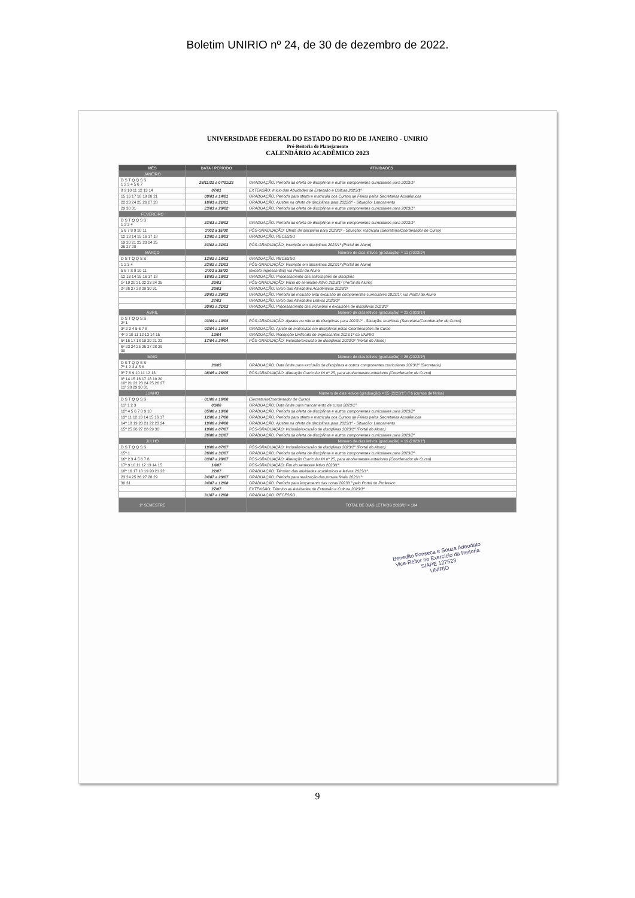Boletim UNIRIO nº 24, de 30 de dezembro de 2022.
UNIVERSIDADE FEDERAL DO ESTADO DO RIO DE JANEIRO - UNIRIO
Pró-Reitoria de Planejamento
CALENDÁRIO ACADÊMICO 2023
| MÊS | DATA / PERÍODO | ATIVIDADES |
| --- | --- | --- |
| JANEIRO | | |
| D S T Q Q S S 1 2 3 4 5 6 7 | 28/11/22 a 07/01/23 | GRADUAÇÃO: Período da oferta de disciplinas e outros componentes curriculares para 2023/1º |
| 8 9 10 11 12 13 14 | 07/01 | EXTENSÃO: Início das Atividades de Extensão e Cultura 2023/1º |
| 15 16 17 18 19 20 21 | 09/01 a 14/01 | GRADUAÇÃO: Período para oferta e matrícula nos Cursos de Férias pelas Secretarias Acadêmicas |
| 22 23 24 25 26 27 28 | 16/01 a 21/01 | GRADUAÇÃO: Ajustes na oferta de disciplinas para 2022/2º - Situação: Lançamento |
| 29 30 31 | 23/01 a 28/02 | GRADUAÇÃO: Período da oferta de disciplinas e outros componentes curriculares para 2023/1º |
| FEVEREIRO | | |
| D S T Q Q S S 1 2 3 4 | 23/01 a 28/02 | GRADUAÇÃO: Período da oferta de disciplinas e outros componentes curriculares para 2023/1º |
| 5 6 7 8 9 10 11 | 1º/02 a 15/02 | PÓS-GRADUAÇÃO: Oferta de disciplina para 2023/1º - Situação: matrícula (Secretaria/Coordenador de Curso) |
| 12 13 14 15 16 17 18 | 13/02 a 18/03 | GRADUAÇÃO: RECESSO |
| 19 20 21 22 23 24 25 26 27 28 | 23/02 a 31/03 | PÓS-GRADUAÇÃO: Inscrição em disciplinas 2023/1º (Portal do Aluno) |
| MARÇO | | Número de dias letivos (graduação) = 11 (2023/1º) |
| D S T Q Q S S | 13/02 a 18/03 | GRADUAÇÃO: RECESSO |
| 1 2 3 4 | 23/02 a 31/03 | PÓS-GRADUAÇÃO: Inscrição em disciplinas 2023/1º (Portal do Aluno) |
| 5 6 7 8 9 10 11 | 1º/03 a 15/03 | (exceto ingressantes) via Portal do Aluno |
| 12 13 14 15 16 17 18 | 16/03 a 18/03 | GRADUAÇÃO: Processamento das solicitações de disciplina |
| 1º 19 20 21 22 23 24 25 | 20/03 | PÓS-GRADUAÇÃO: Início do semestre letivo 2023/1º (Portal do Aluno) |
| 2º 26 27 28 29 30 31 | 20/03 | GRADUAÇÃO: Início das Atividades Acadêmicas 2023/1º |
| | 20/03 a 29/03 | GRADUAÇÃO: Período de inclusão e/ou exclusão de componentes curriculares 2023/1º, via Portal do Aluno |
| | 27/03 | GRADUAÇÃO: Início das Atividades Letivas 2023/1º |
| | 30/03 a 31/03 | GRADUAÇÃO: Processamento das inclusões e exclusões de disciplinas 2023/1º |
| ABRIL | | Número de dias letivos (graduação) = 23 (2023/1º) |
| D S T Q Q S S 2º 1 | 03/04 a 10/04 | PÓS-GRADUAÇÃO: Ajustes na oferta de disciplinas para 2023/1º - Situação: matrícula (Secretaria/Coordenador de Curso) |
| 3º 2 3 4 5 6 7 8 | 03/04 a 15/04 | GRADUAÇÃO: Ajuste de matrículas em disciplinas pelas Coordenações de Curso |
| 4º 9 10 11 12 13 14 15 | 12/04 | GRADUAÇÃO: Recepção Unificada de Ingressantes 2023.1º da UNIRIO |
| 5º 16 17 18 19 20 21 22 | 17/04 a 24/04 | PÓS-GRADUAÇÃO: Inclusão/exclusão de disciplinas 2023/1º (Portal do Aluno) |
| 6º 23 24 25 26 27 28 29 30 | | |
| MAIO | | Número de dias letivos (graduação) = 26 (2023/1º) |
| D S T Q Q S S 7º 1 2 3 4 5 6 | 20/05 | GRADUAÇÃO: Data limite para exclusão de disciplinas e outros componentes curriculares 2023/1º (Secretaria) |
| 8º 7 8 9 10 11 12 13 | 08/05 a 26/05 | PÓS-GRADUAÇÃO: Alteração Curricular IN nº 25, para ano/semestre anteriores (Coordenador de Curso) |
| 9º 14 15 16 17 18 19 20 10º 21 22 23 24 25 26 27 11º 28 29 30 31 | | |
| JUNHO | | Número de dias letivos (graduação) = 25 (2023/1º) // 6 (cursos de férias) |
| D S T Q Q S S | 01/06 a 16/06 | (Secretaria/Coordenador de Curso) |
| 11º 1 2 3 | 03/06 | GRADUAÇÃO: Data limite para trancamento de curso 2023/1º |
| 12º 4 5 6 7 8 9 10 | 05/06 a 10/06 | GRADUAÇÃO: Período da oferta de disciplinas e outros componentes curriculares para 2023/2º |
| 13º 11 12 13 14 15 16 17 | 12/06 a 17/06 | GRADUAÇÃO: Período para oferta e matrícula nos Cursos de Férias pelas Secretarias Acadêmicas |
| 14º 18 19 20 21 22 23 24 | 19/06 a 24/06 | GRADUAÇÃO: Ajustes na oferta de disciplinas para 2023/1º - Situação: Lançamento |
| 15º 25 26 27 28 29 30 | 19/06 a 07/07 | PÓS-GRADUAÇÃO: Inclusão/exclusão de disciplinas 2023/1º (Portal do Aluno) |
| | 26/06 a 31/07 | GRADUAÇÃO: Período da oferta de disciplinas e outros componentes curriculares para 2023/2º |
| JULHO | | Número de dias letivos (graduação) = 19 (2023/1º) |
| D S T Q Q S S | 19/06 a 07/07 | PÓS-GRADUAÇÃO: Inclusão/exclusão de disciplinas 2023/1º (Portal do Aluno) |
| 15º 1 | 26/06 a 31/07 | GRADUAÇÃO: Período da oferta de disciplinas e outros componentes curriculares para 2023/2º |
| 16º 2 3 4 5 6 7 8 | 03/07 a 28/07 | PÓS-GRADUAÇÃO: Alteração Curricular IN nº 25, para ano/semestre anteriores (Coordenador de Curso) |
| 17º 9 10 11 12 13 14 15 | 14/07 | PÓS-GRADUAÇÃO: Fim do semestre letivo 2023/1º |
| 18º 16 17 18 19 20 21 22 | 22/07 | GRADUAÇÃO: Término das atividades acadêmicas e letivas 2023/1º |
| 23 24 25 26 27 28 29 | 24/07 a 29/07 | GRADUAÇÃO: Período para realização das provas finais 2023/1º |
| 30 31 | 24/07 a 12/08 | GRADUAÇÃO: Período para lançamento das notas 2023/1º pelo Portal do Professor |
| | 27/07 | EXTENSÃO: Término as Atividades de Extensão e Cultura 2023/1º |
| | 31/07 a 12/08 | GRADUAÇÃO: RECESSO |
| 1º SEMESTRE | | TOTAL DE DIAS LETIVOS 2023/1º = 104 |
Benedito Fonseca e Souza Adeodato
Vice-Reitor no Exercício da Reitoria
SIAPE 127523
UNIRIO
9